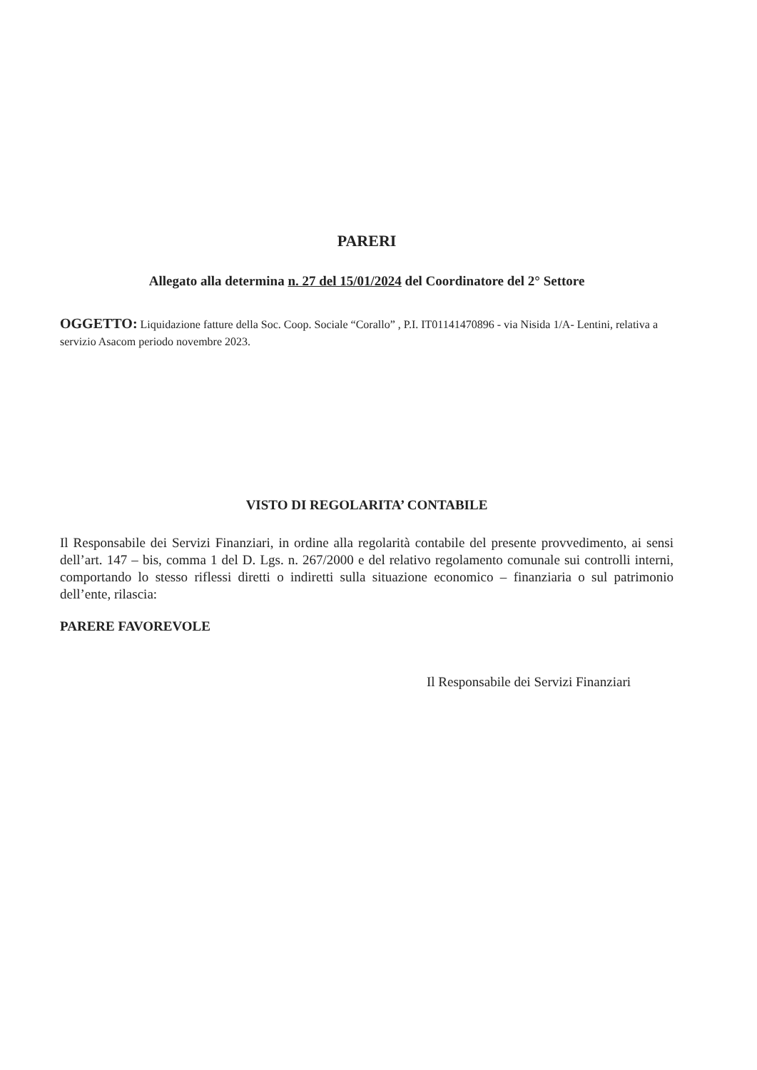PARERI
Allegato alla determina n. 27 del 15/01/2024 del Coordinatore del 2° Settore
OGGETTO: Liquidazione fatture della Soc. Coop. Sociale “Corallo” , P.I. IT01141470896 - via Nisida 1/A- Lentini, relativa a servizio Asacom periodo novembre 2023.
VISTO DI REGOLARITA’ CONTABILE
Il Responsabile dei Servizi Finanziari, in ordine alla regolarità contabile del presente provvedimento, ai sensi dell’art. 147 – bis, comma 1 del D. Lgs. n. 267/2000 e del relativo regolamento comunale sui controlli interni, comportando lo stesso riflessi diretti o indiretti sulla situazione economico – finanziaria o sul patrimonio dell’ente, rilascia:
PARERE FAVOREVOLE
Il Responsabile dei Servizi Finanziari